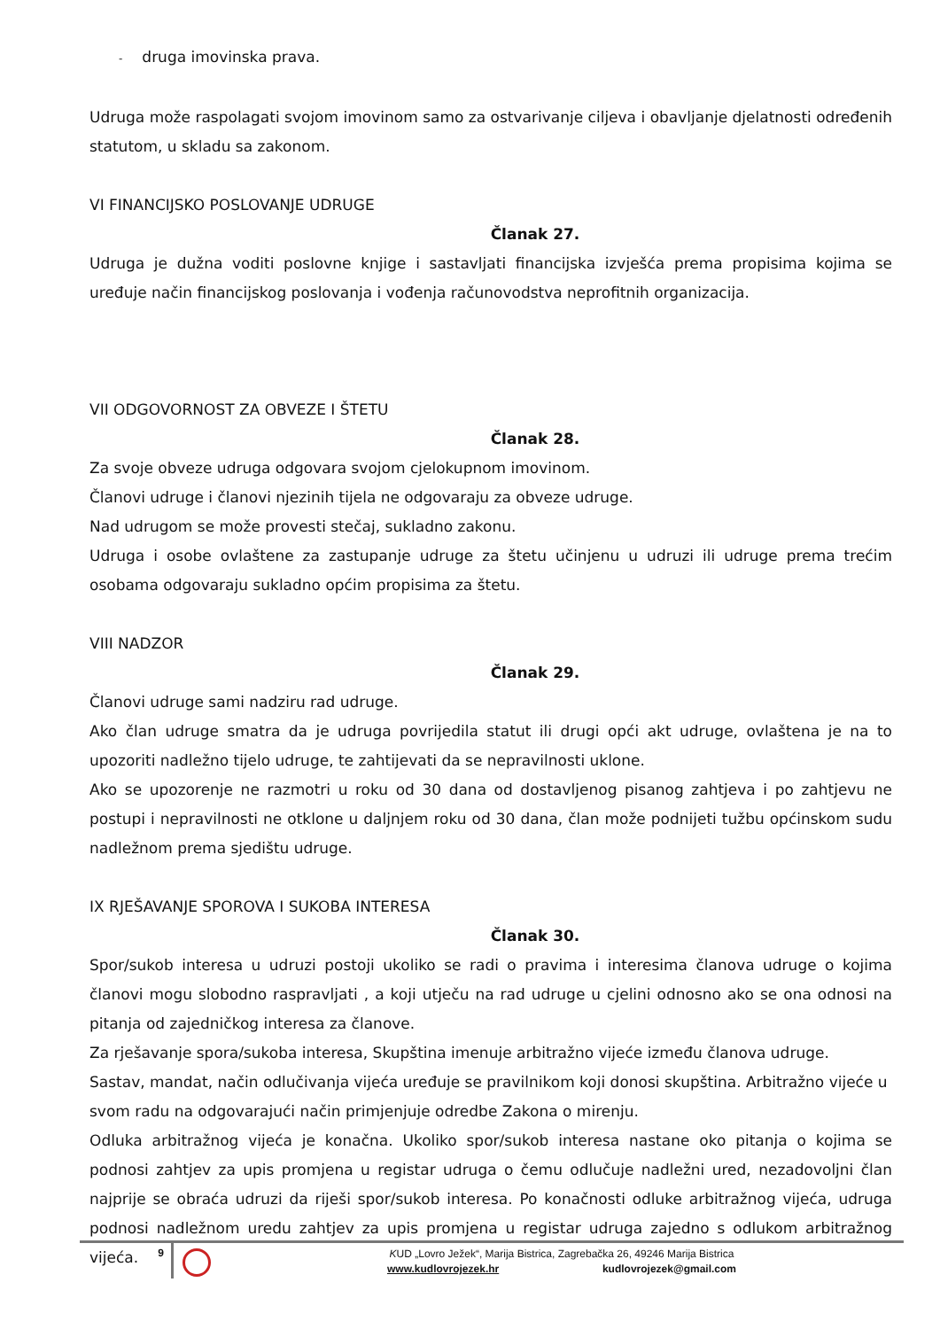- druga imovinska prava.
Udruga može raspolagati svojom imovinom samo za ostvarivanje ciljeva i obavljanje djelatnosti određenih statutom, u skladu sa zakonom.
VI FINANCIJSKO POSLOVANJE UDRUGE
Članak 27.
Udruga je dužna voditi poslovne knjige i sastavljati financijska izvješća prema propisima kojima se uređuje način financijskog poslovanja i vođenja računovodstva neprofitnih organizacija.
VII ODGOVORNOST ZA OBVEZE I ŠTETU
Članak 28.
Za svoje obveze udruga odgovara svojom cjelokupnom imovinom.
Članovi udruge i članovi njezinih tijela ne odgovaraju za obveze udruge.
Nad udrugom se može provesti stečaj, sukladno zakonu.
Udruga i osobe ovlaštene za zastupanje udruge za štetu učinjenu u udruzi ili udruge prema trećim osobama odgovaraju sukladno općim propisima za štetu.
VIII NADZOR
Članak 29.
Članovi udruge sami nadziru rad udruge.
Ako član udruge smatra da je udruga povrijedila statut ili drugi opći akt udruge, ovlaštena je na to upozoriti nadležno tijelo udruge, te zahtijevati da se nepravilnosti uklone.
Ako se upozorenje ne razmotri u roku od 30 dana od dostavljenog pisanog zahtjeva i po zahtjevu ne postupi i nepravilnosti ne otklone u daljnjem roku od 30 dana, član može podnijeti tužbu općinskom sudu nadležnom prema sjedištu udruge.
IX RJEŠAVANJE SPOROVA I SUKOBA INTERESA
Članak 30.
Spor/sukob interesa u udruzi postoji ukoliko se radi o pravima i interesima članova udruge o kojima članovi mogu slobodno raspravljati , a koji utječu na rad udruge u cjelini odnosno ako se ona odnosi na pitanja od zajedničkog interesa za članove.
Za rješavanje spora/sukoba interesa, Skupština imenuje arbitražno vijeće između članova udruge.
Sastav, mandat, način odlučivanja vijeća uređuje se pravilnikom koji donosi skupština. Arbitražno vijeće u svom radu na odgovarajući način primjenjuje odredbe Zakona o mirenju.
Odluka arbitražnog vijeća je konačna. Ukoliko spor/sukob interesa nastane oko pitanja o kojima se podnosi zahtjev za upis promjena u registar udruga o čemu odlučuje nadležni ured, nezadovoljni član najprije se obraća udruzi da riješi spor/sukob interesa. Po konačnosti odluke arbitražnog vijeća, udruga podnosi nadležnom uredu zahtjev za upis promjena u registar udruga zajedno s odlukom arbitražnog vijeća.
9
KUD „Lovro Ježek“, Marija Bistrica, Zagrebačka 26, 49246 Marija Bistrica
www.kudlovrojezek.hr kudlovrojezek@gmail.com